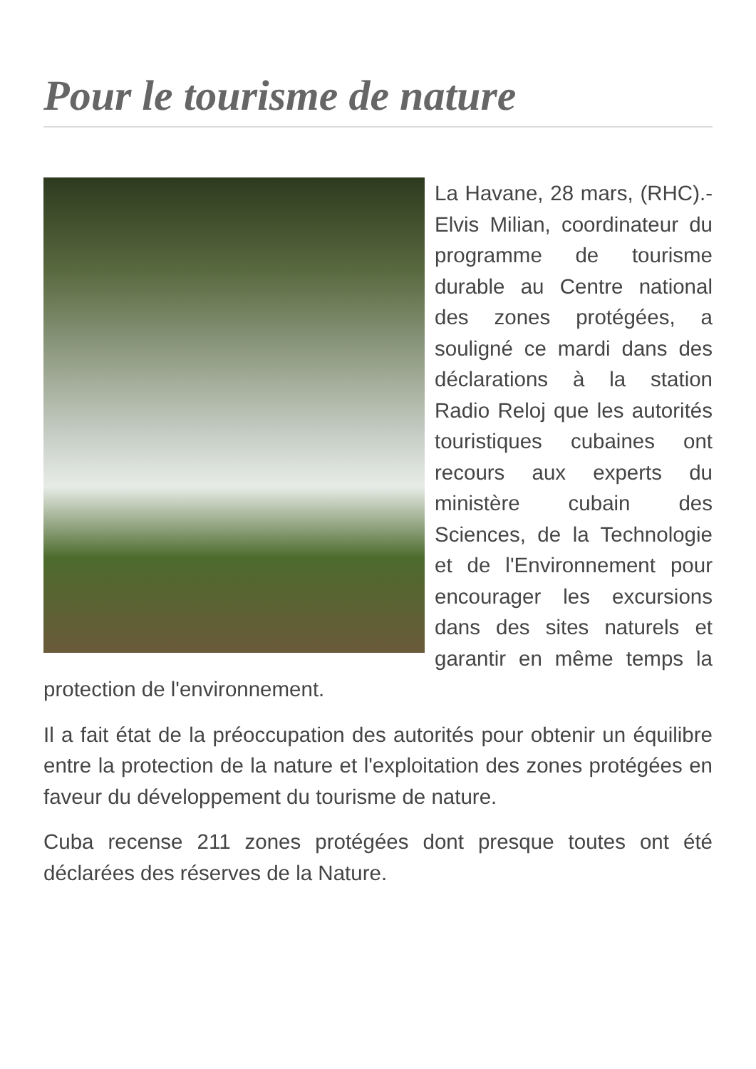Pour le tourisme de nature
La Havane, 28 mars, (RHC).- Elvis Milian, coordinateur du programme de tourisme durable au Centre national des zones protégées, a souligné ce mardi dans des déclarations à la station Radio Reloj que les autorités touristiques cubaines ont recours aux experts du ministère cubain des Sciences, de la Technologie et de l'Environnement pour encourager les excursions dans des sites naturels et garantir en même temps la protection de l'environnement.
Il a fait état de la préoccupation des autorités pour obtenir un équilibre entre la protection de la nature et l'exploitation des zones protégées en faveur du développement du tourisme de nature.
Cuba recense 211 zones protégées dont presque toutes ont été déclarées des réserves de la Nature.